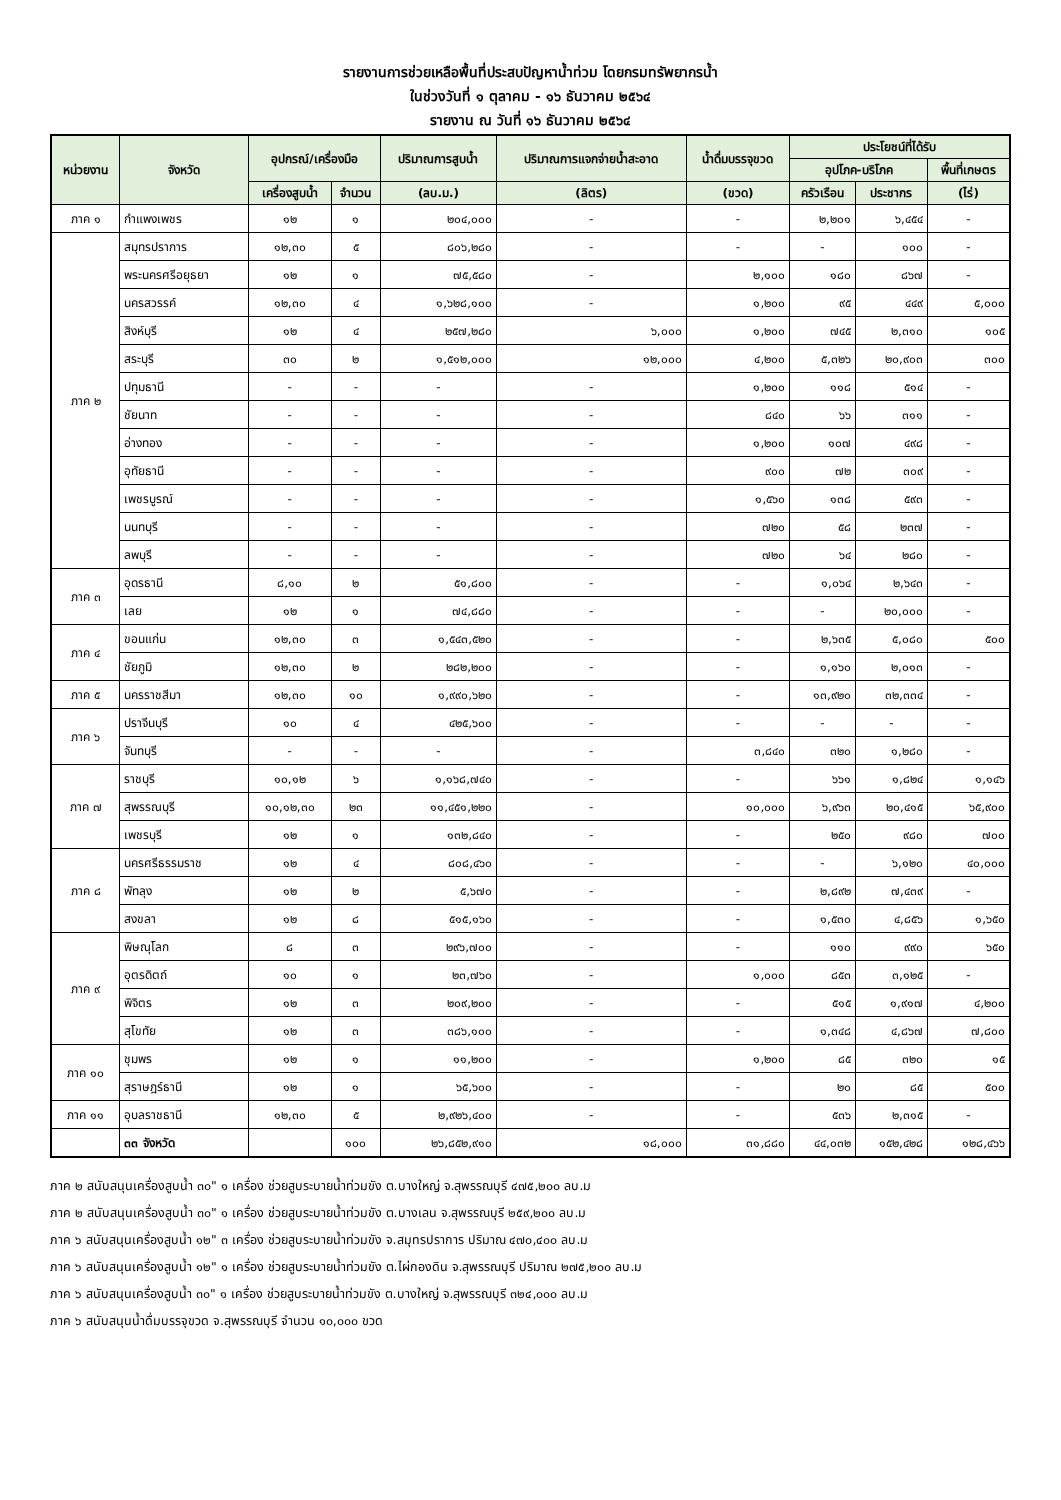รายงานการช่วยเหลือพื้นที่ประสบปัญหาน้ำท่วม โดยกรมทรัพยากรน้ำ
ในช่วงวันที่ ๑ ตุลาคม - ๑๖ ธันวาคม ๒๕๖๔
รายงาน ณ วันที่ ๑๖ ธันวาคม ๒๕๖๔
| หน่วยงาน | จังหวัด | อุปกรณ์/เครื่องมือ | | ปริมาณการสูบน้ำ | ปริมาณการแจกจ่ายน้ำสะอาด | น้ำดื่มบรรจุขวด | ประโยชน์ที่ได้รับ | | |
| --- | --- | --- | --- | --- | --- | --- | --- | --- | --- |
| | | | | | | | อุปโภค-บริโภค | | พื้นที่เกษตร |
| | | เครื่องสูบน้ำ | จำนวน | (ลบ.ม.) | (ลิตร) | (ขวด) | ครัวเรือน | ประชากร | (ไร่) |
| ภาค ๑ | กำแพงเพชร | ๑๒ | ๑ | ๒๐๔,๐๐๐ | - | - | ๒,๒๐๑ | ๖,๔๕๔ | - |
| ภาค ๒ | สมุทรปราการ | ๑๒,๓๐ | ๕ | ๘๐๖,๒๘๐ | - | - | - | ๑๐๐ | - |
| | พระนครศรีอยุธยา | ๑๒ | ๑ | ๗๕,๕๘๐ | - | ๒,๑๐๐ | ๑๘๐ | ๘๖๗ | - |
| | นครสวรรค์ | ๑๒,๓๐ | ๔ | ๑,๖๒๘,๑๐๐ | - | ๑,๒๐๐ | ๙๕ | ๔๔๙ | ๕,๐๐๐ |
| | สิงห์บุรี | ๑๒ | ๔ | ๒๕๗,๒๘๐ | ๖,๐๐๐ | ๑,๒๐๐ | ๗๔๕ | ๒,๓๑๐ | ๑๐๕ |
| | สระบุรี | ๓๐ | ๒ | ๑,๕๑๒,๐๐๐ | ๑๒,๐๐๐ | ๔,๒๐๐ | ๕,๓๒๖ | ๒๐,๙๐๓ | ๓๐๐ |
| | ปทุมธานี | - | - | - | - | ๑,๒๐๐ | ๑๑๘ | ๕๑๔ | - |
| | ชัยนาท | - | - | - | - | ๘๔๐ | ๖๖ | ๓๑๑ | - |
| | อ่างทอง | - | - | - | - | ๑,๒๐๐ | ๑๐๗ | ๔๙๘ | - |
| | อุทัยธานี | - | - | - | - | ๙๐๐ | ๗๒ | ๓๐๙ | - |
| | เพชรบูรณ์ | - | - | - | - | ๑,๕๖๐ | ๑๓๘ | ๕๙๓ | - |
| | นนทบุรี | - | - | - | - | ๗๒๐ | ๕๘ | ๒๓๗ | - |
| | ลพบุรี | - | - | - | - | ๗๒๐ | ๖๔ | ๒๘๐ | - |
| ภาค ๓ | อุดรธานี | ๘,๑๐ | ๒ | ๕๑,๘๐๐ | - | - | ๑,๐๖๔ | ๒,๖๔๓ | - |
| | เลย | ๑๒ | ๑ | ๗๔,๘๘๐ | - | - | - | ๒๐,๐๐๐ | - |
| ภาค ๔ | ขอนแก่น | ๑๒,๓๐ | ๓ | ๑,๕๔๓,๕๒๐ | - | - | ๒,๖๓๕ | ๕,๐๘๐ | ๕๐๐ |
| | ชัยภูมิ | ๑๒,๓๐ | ๒ | ๒๘๒,๒๐๐ | - | - | ๑,๑๖๐ | ๒,๐๑๓ | - |
| ภาค ๕ | นครราชสีมา | ๑๒,๓๐ | ๑๐ | ๑,๙๙๐,๖๒๐ | - | - | ๑๓,๙๒๐ | ๓๒,๓๓๔ | - |
| ภาค ๖ | ปราจีนบุรี | ๑๐ | ๔ | ๔๒๕,๖๐๐ | - | - | - | - | - |
| | จันทบุรี | - | - | - | - | ๓,๘๔๐ | ๓๒๐ | ๑,๒๘๐ | - |
| ภาค ๗ | ราชบุรี | ๑๐,๑๒ | ๖ | ๑,๑๖๘,๗๔๐ | - | - | ๖๖๑ | ๑,๘๒๔ | ๑,๑๔๖ |
| | สุพรรณบุรี | ๑๐,๑๒,๓๐ | ๒๓ | ๑๑,๔๕๑,๒๒๐ | - | ๑๐,๐๐๐ | ๖,๙๖๓ | ๒๐,๔๑๕ | ๖๕,๙๐๐ |
| | เพชรบุรี | ๑๒ | ๑ | ๑๓๒,๘๔๐ | - | - | ๒๕๐ | ๙๘๐ | ๗๐๐ |
| ภาค ๘ | นครศรีธรรมราช | ๑๒ | ๔ | ๘๐๘,๔๖๐ | - | - | - | ๖,๑๒๐ | ๔๐,๐๐๐ |
| | พัทลุง | ๑๒ | ๒ | ๕,๖๗๐ | - | - | ๒,๘๙๒ | ๗,๔๓๙ | - |
| | สงขลา | ๑๒ | ๘ | ๕๑๕,๑๖๐ | - | - | ๑,๕๓๐ | ๔,๘๕๖ | ๑,๖๕๐ |
| ภาค ๙ | พิษณุโลก | ๘ | ๓ | ๒๙๖,๗๐๐ | - | - | ๑๑๐ | ๙๙๐ | ๖๕๐ |
| | อุตรดิตถ์ | ๑๐ | ๑ | ๒๓,๗๖๐ | - | ๑,๐๐๐ | ๘๕๓ | ๓,๑๒๕ | - |
| | พิจิตร | ๑๒ | ๓ | ๒๐๙,๒๐๐ | - | - | ๕๑๕ | ๑,๙๑๗ | ๔,๒๐๐ |
| | สุโขทัย | ๑๒ | ๓ | ๓๘๖,๑๐๐ | - | - | ๑,๓๔๘ | ๔,๘๖๗ | ๗,๘๐๐ |
| ภาค ๑๐ | ชุมพร | ๑๒ | ๑ | ๑๑,๒๐๐ | - | ๑,๒๐๐ | ๘๕ | ๓๒๐ | ๑๕ |
| | สุราษฎร์ธานี | ๑๒ | ๑ | ๖๕,๖๐๐ | - | - | ๒๐ | ๘๕ | ๕๐๐ |
| ภาค ๑๑ | อุบลราชธานี | ๑๒,๓๐ | ๕ | ๒,๙๒๖,๔๐๐ | - | - | ๕๓๖ | ๒,๓๑๕ | - |
| | ๓๓ จังหวัด | | ๑๐๐ | ๒๖,๘๕๒,๙๑๐ | ๑๘,๐๐๐ | ๓๑,๘๘๐ | ๔๔,๐๓๒ | ๑๕๒,๔๒๘ | ๑๒๘,๔๖๖ |
ภาค ๒ สนับสนุนเครื่องสูบน้ำ ๓๐" ๑ เครื่อง ช่วยสูบระบายน้ำท่วมขัง ต.บางใหญ่ จ.สุพรรณบุรี ๔๗๕,๒๐๐ ลบ.ม
ภาค ๒ สนับสนุนเครื่องสูบน้ำ ๓๐" ๑ เครื่อง ช่วยสูบระบายน้ำท่วมขัง ต.บางเลน จ.สุพรรณบุรี ๒๕๙,๒๐๐ ลบ.ม
ภาค ๖ สนับสนุนเครื่องสูบน้ำ ๑๒" ๓ เครื่อง ช่วยสูบระบายน้ำท่วมขัง จ.สมุทรปราการ ปริมาณ ๔๗๐,๔๐๐ ลบ.ม
ภาค ๖ สนับสนุนเครื่องสูบน้ำ ๑๒" ๑ เครื่อง ช่วยสูบระบายน้ำท่วมขัง ต.ไผ่กองดิน จ.สุพรรณบุรี ปริมาณ ๒๗๕,๒๐๐ ลบ.ม
ภาค ๖ สนับสนุนเครื่องสูบน้ำ ๓๐" ๑ เครื่อง ช่วยสูบระบายน้ำท่วมขัง ต.บางใหญ่ จ.สุพรรณบุรี ๓๒๔,๐๐๐ ลบ.ม
ภาค ๖ สนับสนุนน้ำดื่มบรรจุขวด จ.สุพรรณบุรี จำนวน ๑๐,๐๐๐ ขวด